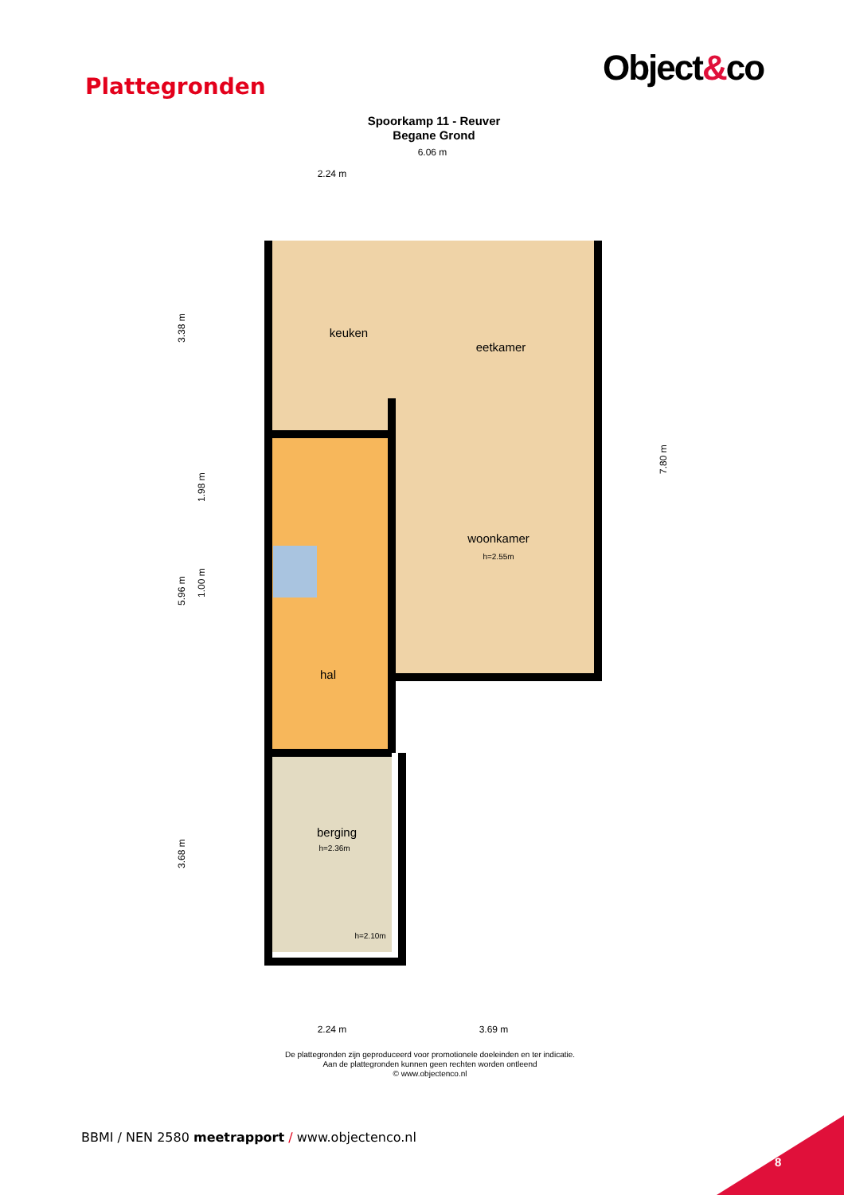Object&co
Plattegronden
Spoorkamp 11 - Reuver
Begane Grond
keuken
eetkamer
woonkamer
h=2.55m
hal
berging
h=2.36m
h=2.10m
6.06 m
2.24 m
2.24 m
3.69 m
3.38 m
1.98 m
1.00 m
5.96 m
3.68 m
7.80 m
De plattegronden zijn geproduceerd voor promotionele doeleinden en ter indicatie.
Aan de plattegronden kunnen geen rechten worden ontleend
© www.objectenco.nl
BBMI / NEN 2580 meetrapport / www.objectenco.nl
8